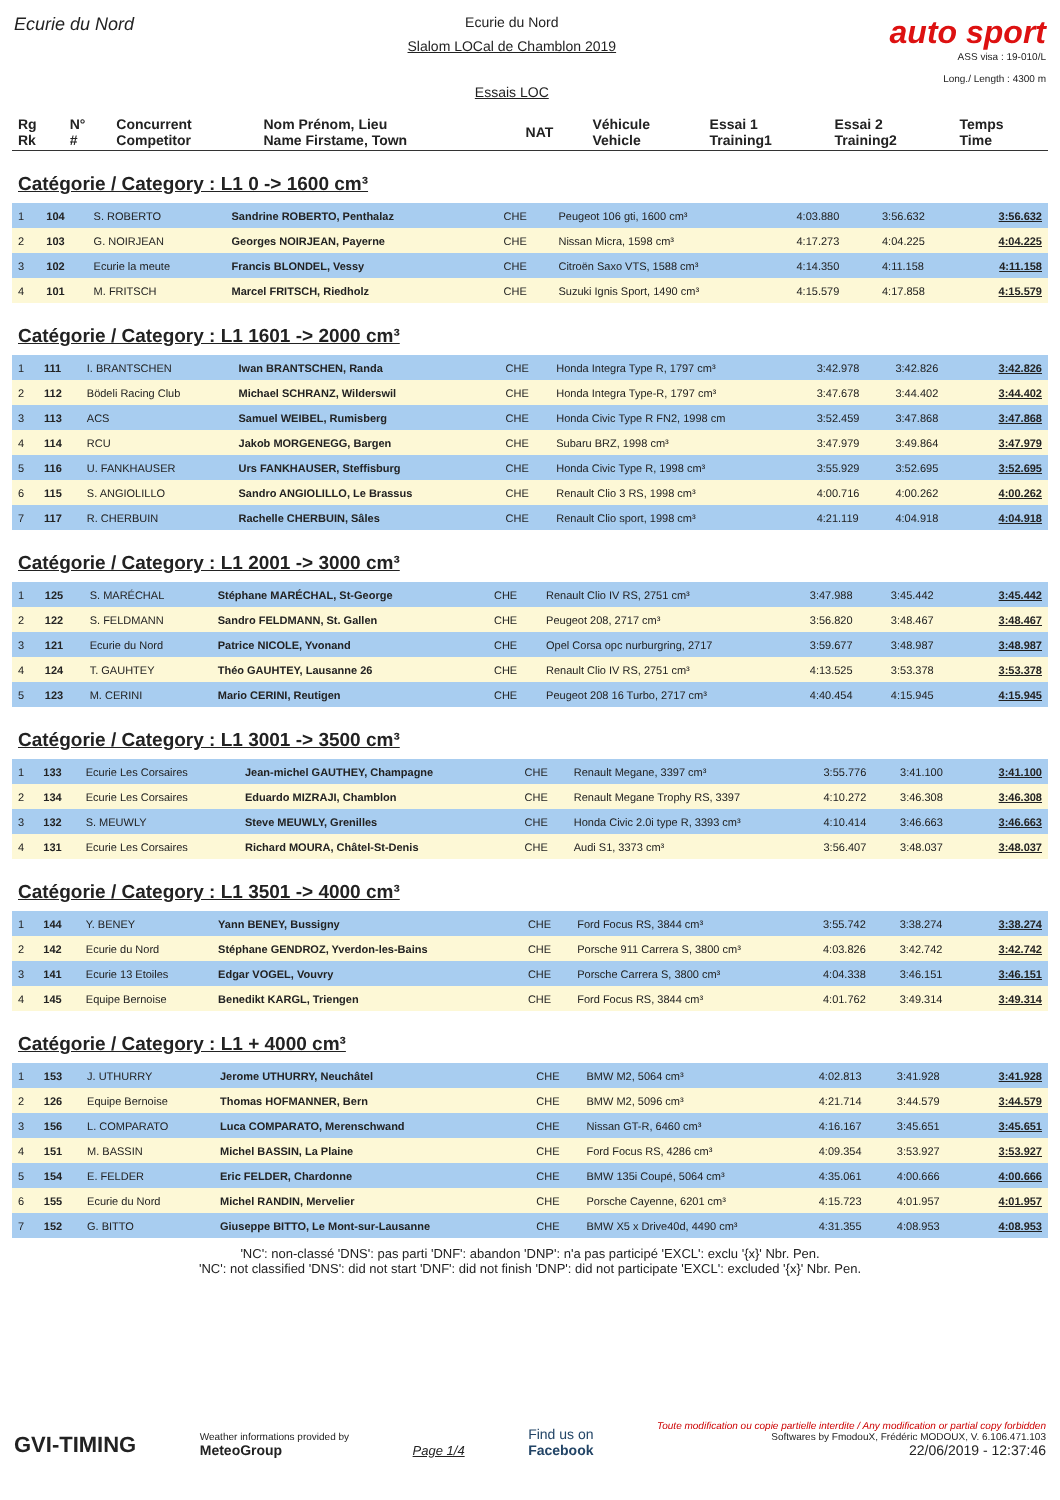Ecurie du Nord
Ecurie du Nord
Slalom LOCal de Chamblon 2019
Essais LOC
auto sport
ASS visa : 19-010/L
Long./ Length : 4300 m
| Rg Rk | N° # | Concurrent Competitor | Nom Prénom, Lieu Name Firstame, Town | NAT | Véhicule Vehicle | Essai 1 Training1 | Essai 2 Training2 | Temps Time |
| --- | --- | --- | --- | --- | --- | --- | --- | --- |
Catégorie / Category : L1 0 -> 1600 cm³
| 1 | 104 | S. ROBERTO | Sandrine ROBERTO, Penthalaz | CHE | Peugeot 106 gti, 1600 cm³ | 4:03.880 | 3:56.632 | 3:56.632 |
| 2 | 103 | G. NOIRJEAN | Georges NOIRJEAN, Payerne | CHE | Nissan Micra, 1598 cm³ | 4:17.273 | 4:04.225 | 4:04.225 |
| 3 | 102 | Ecurie la meute | Francis BLONDEL, Vessy | CHE | Citroën Saxo VTS, 1588 cm³ | 4:14.350 | 4:11.158 | 4:11.158 |
| 4 | 101 | M. FRITSCH | Marcel FRITSCH, Riedholz | CHE | Suzuki Ignis Sport, 1490 cm³ | 4:15.579 | 4:17.858 | 4:15.579 |
Catégorie / Category : L1 1601 -> 2000 cm³
| 1 | 111 | I. BRANTSCHEN | Iwan BRANTSCHEN, Randa | CHE | Honda Integra Type R, 1797 cm³ | 3:42.978 | 3:42.826 | 3:42.826 |
| 2 | 112 | Bödeli Racing Club | Michael SCHRANZ, Wilderswil | CHE | Honda Integra Type-R, 1797 cm³ | 3:47.678 | 3:44.402 | 3:44.402 |
| 3 | 113 | ACS | Samuel WEIBEL, Rumisberg | CHE | Honda Civic Type R FN2, 1998 cm | 3:52.459 | 3:47.868 | 3:47.868 |
| 4 | 114 | RCU | Jakob MORGENEGG, Bargen | CHE | Subaru BRZ, 1998 cm³ | 3:47.979 | 3:49.864 | 3:47.979 |
| 5 | 116 | U. FANKHAUSER | Urs FANKHAUSER, Steffisburg | CHE | Honda Civic Type R, 1998 cm³ | 3:55.929 | 3:52.695 | 3:52.695 |
| 6 | 115 | S. ANGIOLILLO | Sandro ANGIOLILLO, Le Brassus | CHE | Renault Clio 3 RS, 1998 cm³ | 4:00.716 | 4:00.262 | 4:00.262 |
| 7 | 117 | R. CHERBUIN | Rachelle CHERBUIN, Sâles | CHE | Renault Clio sport, 1998 cm³ | 4:21.119 | 4:04.918 | 4:04.918 |
Catégorie / Category : L1 2001 -> 3000 cm³
| 1 | 125 | S. MARÉCHAL | Stéphane MARÉCHAL, St-George | CHE | Renault Clio IV RS, 2751 cm³ | 3:47.988 | 3:45.442 | 3:45.442 |
| 2 | 122 | S. FELDMANN | Sandro FELDMANN, St. Gallen | CHE | Peugeot 208, 2717 cm³ | 3:56.820 | 3:48.467 | 3:48.467 |
| 3 | 121 | Ecurie du Nord | Patrice NICOLE, Yvonand | CHE | Opel Corsa opc nurburgring, 2717 | 3:59.677 | 3:48.987 | 3:48.987 |
| 4 | 124 | T. GAUHTEY | Théo GAUHTEY, Lausanne 26 | CHE | Renault Clio IV RS, 2751 cm³ | 4:13.525 | 3:53.378 | 3:53.378 |
| 5 | 123 | M. CERINI | Mario CERINI, Reutigen | CHE | Peugeot 208 16 Turbo, 2717 cm³ | 4:40.454 | 4:15.945 | 4:15.945 |
Catégorie / Category : L1 3001 -> 3500 cm³
| 1 | 133 | Ecurie Les Corsaires | Jean-michel GAUTHEY, Champagne | CHE | Renault Megane, 3397 cm³ | 3:55.776 | 3:41.100 | 3:41.100 |
| 2 | 134 | Ecurie Les Corsaires | Eduardo MIZRAJI, Chamblon | CHE | Renault Megane Trophy RS, 3397 | 4:10.272 | 3:46.308 | 3:46.308 |
| 3 | 132 | S. MEUWLY | Steve MEUWLY, Grenilles | CHE | Honda Civic 2.0i type R, 3393 cm³ | 4:10.414 | 3:46.663 | 3:46.663 |
| 4 | 131 | Ecurie Les Corsaires | Richard MOURA, Châtel-St-Denis | CHE | Audi S1, 3373 cm³ | 3:56.407 | 3:48.037 | 3:48.037 |
Catégorie / Category : L1 3501 -> 4000 cm³
| 1 | 144 | Y. BENEY | Yann BENEY, Bussigny | CHE | Ford Focus RS, 3844 cm³ | 3:55.742 | 3:38.274 | 3:38.274 |
| 2 | 142 | Ecurie du Nord | Stéphane GENDROZ, Yverdon-les-Bains | CHE | Porsche 911 Carrera S, 3800 cm³ | 4:03.826 | 3:42.742 | 3:42.742 |
| 3 | 141 | Ecurie 13 Etoiles | Edgar VOGEL, Vouvry | CHE | Porsche Carrera S, 3800 cm³ | 4:04.338 | 3:46.151 | 3:46.151 |
| 4 | 145 | Equipe Bernoise | Benedikt KARGL, Triengen | CHE | Ford Focus RS, 3844 cm³ | 4:01.762 | 3:49.314 | 3:49.314 |
Catégorie / Category : L1 + 4000 cm³
| 1 | 153 | J. UTHURRY | Jerome UTHURRY, Neuchâtel | CHE | BMW M2, 5064 cm³ | 4:02.813 | 3:41.928 | 3:41.928 |
| 2 | 126 | Equipe Bernoise | Thomas HOFMANNER, Bern | CHE | BMW M2, 5096 cm³ | 4:21.714 | 3:44.579 | 3:44.579 |
| 3 | 156 | L. COMPARATO | Luca COMPARATO, Merenschwand | CHE | Nissan GT-R, 6460 cm³ | 4:16.167 | 3:45.651 | 3:45.651 |
| 4 | 151 | M. BASSIN | Michel BASSIN, La Plaine | CHE | Ford Focus RS, 4286 cm³ | 4:09.354 | 3:53.927 | 3:53.927 |
| 5 | 154 | E. FELDER | Eric FELDER, Chardonne | CHE | BMW 135i Coupé, 5064 cm³ | 4:35.061 | 4:00.666 | 4:00.666 |
| 6 | 155 | Ecurie du Nord | Michel RANDIN, Mervelier | CHE | Porsche Cayenne, 6201 cm³ | 4:15.723 | 4:01.957 | 4:01.957 |
| 7 | 152 | G. BITTO | Giuseppe BITTO, Le Mont-sur-Lausanne | CHE | BMW X5 x Drive40d, 4490 cm³ | 4:31.355 | 4:08.953 | 4:08.953 |
'NC': non-classé 'DNS': pas parti 'DNF': abandon 'DNP': n'a pas participé 'EXCL': exclu '{x}' Nbr. Pen.
'NC': not classified 'DNS': did not start 'DNF': did not finish 'DNP': did not participate 'EXCL': excluded '{x}' Nbr. Pen.
GVI-TIMING
Weather informations provided by
MeteoGroup
Page 1/4
Find us on
Facebook
Toute modification ou copie partielle interdite / Any modification or partial copy forbidden
Softwares by FmodouX, Frédéric MODOUX, V. 6.106.471.103
22/06/2019 - 12:37:46